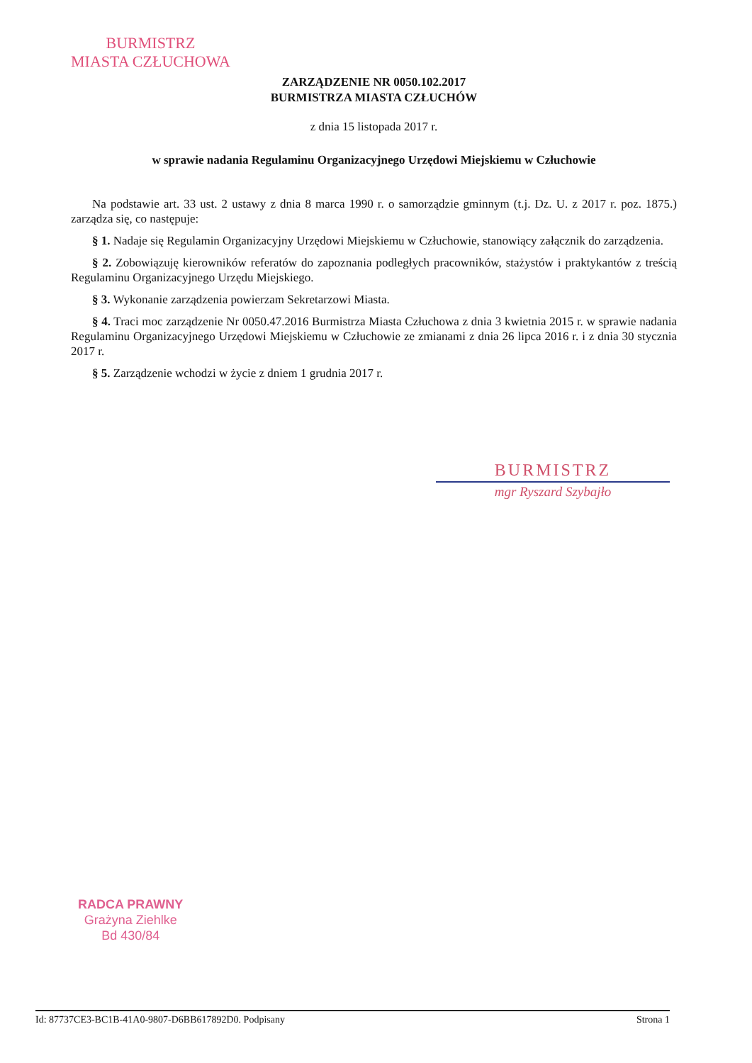BURMISTRZ
MIASTA CZŁUCHOWA
ZARZĄDZENIE NR 0050.102.2017
BURMISTRZA MIASTA CZŁUCHÓW
z dnia 15 listopada 2017 r.
w sprawie nadania Regulaminu Organizacyjnego Urzędowi Miejskiemu w Człuchowie
Na podstawie art. 33 ust. 2 ustawy z dnia 8 marca 1990 r. o samorządzie gminnym (t.j. Dz. U. z 2017 r. poz. 1875.) zarządza się, co następuje:
§ 1. Nadaje się Regulamin Organizacyjny Urzędowi Miejskiemu w Człuchowie, stanowiący załącznik do zarządzenia.
§ 2. Zobowiązuję kierowników referatów do zapoznania podległych pracowników, stażystów i praktykantów z treścią Regulaminu Organizacyjnego Urzędu Miejskiego.
§ 3. Wykonanie zarządzenia powierzam Sekretarzowi Miasta.
§ 4. Traci moc zarządzenie Nr 0050.47.2016 Burmistrza Miasta Człuchowa z dnia 3 kwietnia 2015 r. w sprawie nadania Regulaminu Organizacyjnego Urzędowi Miejskiemu w Człuchowie ze zmianami z dnia 26 lipca 2016 r. i z dnia 30 stycznia 2017 r.
§ 5. Zarządzenie wchodzi w życie z dniem 1 grudnia 2017 r.
BURMISTRZ
mgr Ryszard Szybajło
RADCA PRAWNY
Grażyna Ziehlke
Bd 430/84
Id: 87737CE3-BC1B-41A0-9807-D6BB617892D0. Podpisany Strona 1